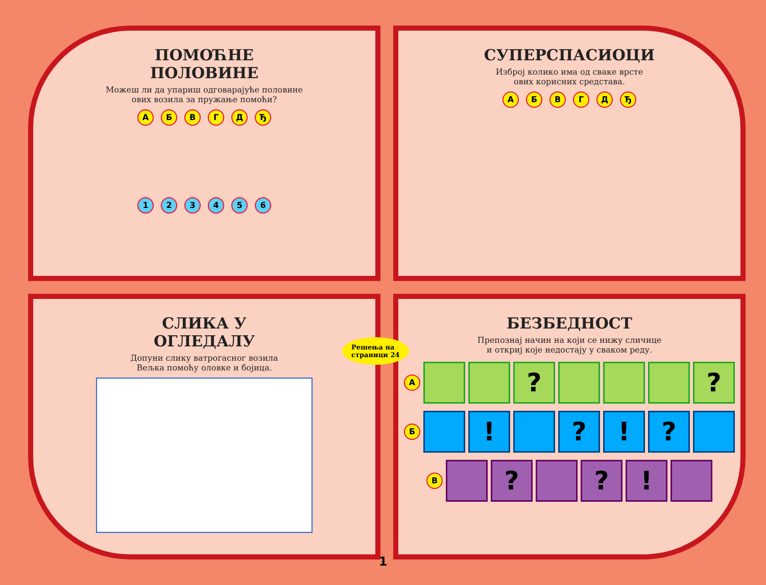Решења на
страници 24
ПОМОЋНЕ
ПОЛОВИНЕ
Можеш ли да упариш одговарајуће половине
ових возила за пружање помоћи?
А Б В Г Д Ђ
1 2 3 4 5 6
СУПЕРСПАСИОЦИ
Изброј колико има од сваке врсте
ових корисних средстава.
А Б В Г Д Ђ
СЛИКА У
ОГЛЕДАЛУ
Допуни слику ватрогасног возила
Вељка помоћу оловке и бојица.
БЕЗБЕДНОСТ
Препознај начин на који се нижу сличице
и откриј које недостају у сваком реду.
А ? ?
Б ! ?!?
В ? ?!
1